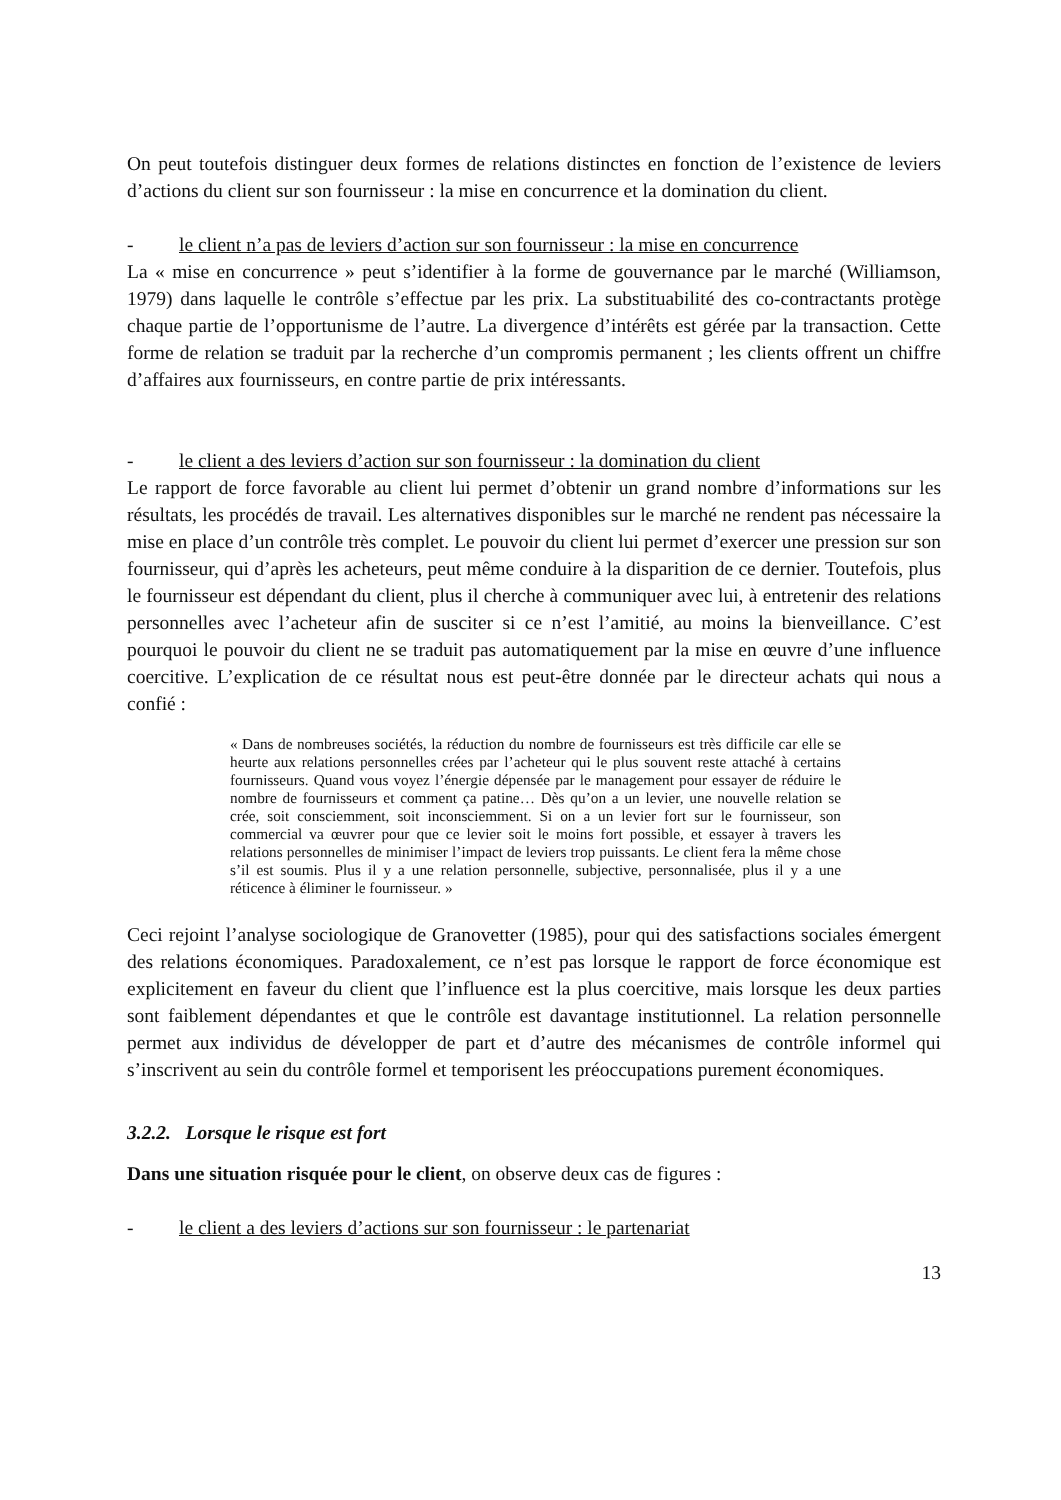On peut toutefois distinguer deux formes de relations distinctes en fonction de l’existence de leviers d’actions du client sur son fournisseur : la mise en concurrence et la domination du client.
- le client n’a pas de leviers d’action sur son fournisseur : la mise en concurrence
La « mise en concurrence » peut s’identifier à la forme de gouvernance par le marché (Williamson, 1979) dans laquelle le contrôle s’effectue par les prix. La substituabilité des co-contractants protège chaque partie de l’opportunisme de l’autre. La divergence d’intérêts est gérée par la transaction. Cette forme de relation se traduit par la recherche d’un compromis permanent ; les clients offrent un chiffre d’affaires aux fournisseurs, en contre partie de prix intéressants.
- le client a des leviers d’action sur son fournisseur : la domination du client
Le rapport de force favorable au client lui permet d’obtenir un grand nombre d’informations sur les résultats, les procédés de travail. Les alternatives disponibles sur le marché ne rendent pas nécessaire la mise en place d’un contrôle très complet. Le pouvoir du client lui permet d’exercer une pression sur son fournisseur, qui d’après les acheteurs, peut même conduire à la disparition de ce dernier. Toutefois, plus le fournisseur est dépendant du client, plus il cherche à communiquer avec lui, à entretenir des relations personnelles avec l’acheteur afin de susciter si ce n’est l’amitié, au moins la bienveillance. C’est pourquoi le pouvoir du client ne se traduit pas automatiquement par la mise en œuvre d’une influence coercitive. L’explication de ce résultat nous est peut-être donnée par le directeur achats qui nous a confié :
« Dans de nombreuses sociétés, la réduction du nombre de fournisseurs est très difficile car elle se heurte aux relations personnelles crées par l’acheteur qui le plus souvent reste attaché à certains fournisseurs. Quand vous voyez l’énergie dépensée par le management pour essayer de réduire le nombre de fournisseurs et comment ça patine… Dès qu’on a un levier, une nouvelle relation se crée, soit consciemment, soit inconsciemment. Si on a un levier fort sur le fournisseur, son commercial va œuvrer pour que ce levier soit le moins fort possible, et essayer à travers les relations personnelles de minimiser l’impact de leviers trop puissants. Le client fera la même chose s’il est soumis. Plus il y a une relation personnelle, subjective, personnalisée, plus il y a une réticence à éliminer le fournisseur. »
Ceci rejoint l’analyse sociologique de Granovetter (1985), pour qui des satisfactions sociales émergent des relations économiques. Paradoxalement, ce n’est pas lorsque le rapport de force économique est explicitement en faveur du client que l’influence est la plus coercitive, mais lorsque les deux parties sont faiblement dépendantes et que le contrôle est davantage institutionnel. La relation personnelle permet aux individus de développer de part et d’autre des mécanismes de contrôle informel qui s’inscrivent au sein du contrôle formel et temporisent les préoccupations purement économiques.
3.2.2. Lorsque le risque est fort
Dans une situation risquée pour le client, on observe deux cas de figures :
- le client a des leviers d’actions sur son fournisseur : le partenariat
13